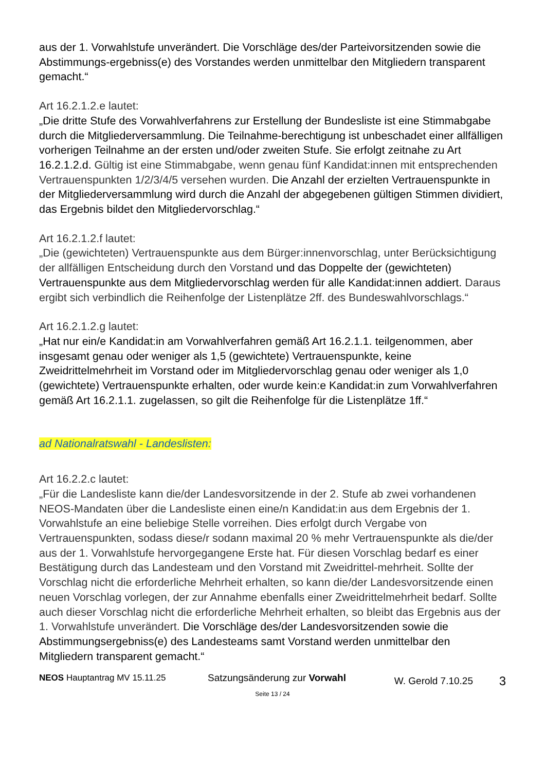aus der 1. Vorwahlstufe unverändert. Die Vorschläge des/der Parteivorsitzenden sowie die Abstimmungs-ergebniss(e) des Vorstandes werden unmittelbar den Mitgliedern transparent gemacht.“
Art 16.2.1.2.e lautet:
„Die dritte Stufe des Vorwahlverfahrens zur Erstellung der Bundesliste ist eine Stimmabgabe durch die Mitgliederversammlung. Die Teilnahme-berechtigung ist unbeschadet einer allfälligen vorherigen Teilnahme an der ersten und/oder zweiten Stufe. Sie erfolgt zeitnahe zu Art 16.2.1.2.d. Gültig ist eine Stimmabgabe, wenn genau fünf Kandidat:innen mit entsprechenden Vertrauenspunkten 1/2/3/4/5 versehen wurden. Die Anzahl der erzielten Vertrauenspunkte in der Mitgliederversammlung wird durch die Anzahl der abgegebenen gültigen Stimmen dividiert, das Ergebnis bildet den Mitgliedervorschlag.“
Art 16.2.1.2.f lautet:
„Die (gewichteten) Vertrauenspunkte aus dem Bürger:innenvorschlag, unter Berücksichtigung der allfälligen Entscheidung durch den Vorstand und das Doppelte der (gewichteten) Vertrauenspunkte aus dem Mitgliedervorschlag werden für alle Kandidat:innen addiert. Daraus ergibt sich verbindlich die Reihenfolge der Listenplätze 2ff. des Bundeswahlvorschlags.“
Art 16.2.1.2.g lautet:
„Hat nur ein/e Kandidat:in am Vorwahlverfahren gemäß Art 16.2.1.1. teilgenommen, aber insgesamt genau oder weniger als 1,5 (gewichtete) Vertrauenspunkte, keine Zweidrittelmehrheit im Vorstand oder im Mitgliedervorschlag genau oder weniger als 1,0 (gewichtete) Vertrauenspunkte erhalten, oder wurde kein:e Kandidat:in zum Vorwahlverfahren gemäß Art 16.2.1.1. zugelassen, so gilt die Reihenfolge für die Listenplätze 1ff.“
ad Nationalratswahl - Landeslisten:
Art 16.2.2.c lautet:
„Für die Landesliste kann die/der Landesvorsitzende in der 2. Stufe ab zwei vorhandenen NEOS-Mandaten über die Landesliste einen eine/n Kandidat:in aus dem Ergebnis der 1. Vorwahlstufe an eine beliebige Stelle vorreihen. Dies erfolgt durch Vergabe von Vertrauenspunkten, sodass diese/r sodann maximal 20 % mehr Vertrauenspunkte als die/der aus der 1. Vorwahlstufe hervorgegangene Erste hat. Für diesen Vorschlag bedarf es einer Bestätigung durch das Landesteam und den Vorstand mit Zweidrittel-mehrheit. Sollte der Vorschlag nicht die erforderliche Mehrheit erhalten, so kann die/der Landesvorsitzende einen neuen Vorschlag vorlegen, der zur Annahme ebenfalls einer Zweidrittelmehrheit bedarf. Sollte auch dieser Vorschlag nicht die erforderliche Mehrheit erhalten, so bleibt das Ergebnis aus der 1. Vorwahlstufe unverändert. Die Vorschläge des/der Landesvorsitzenden sowie die Abstimmungsergebniss(e) des Landesteams samt Vorstand werden unmittelbar den Mitgliedern transparent gemacht.“
NEOS Hauptantrag MV 15.11.25
Satzungsänderung zur Vorwahl
W. Gerold 7.10.25
3
Seite 13 / 24